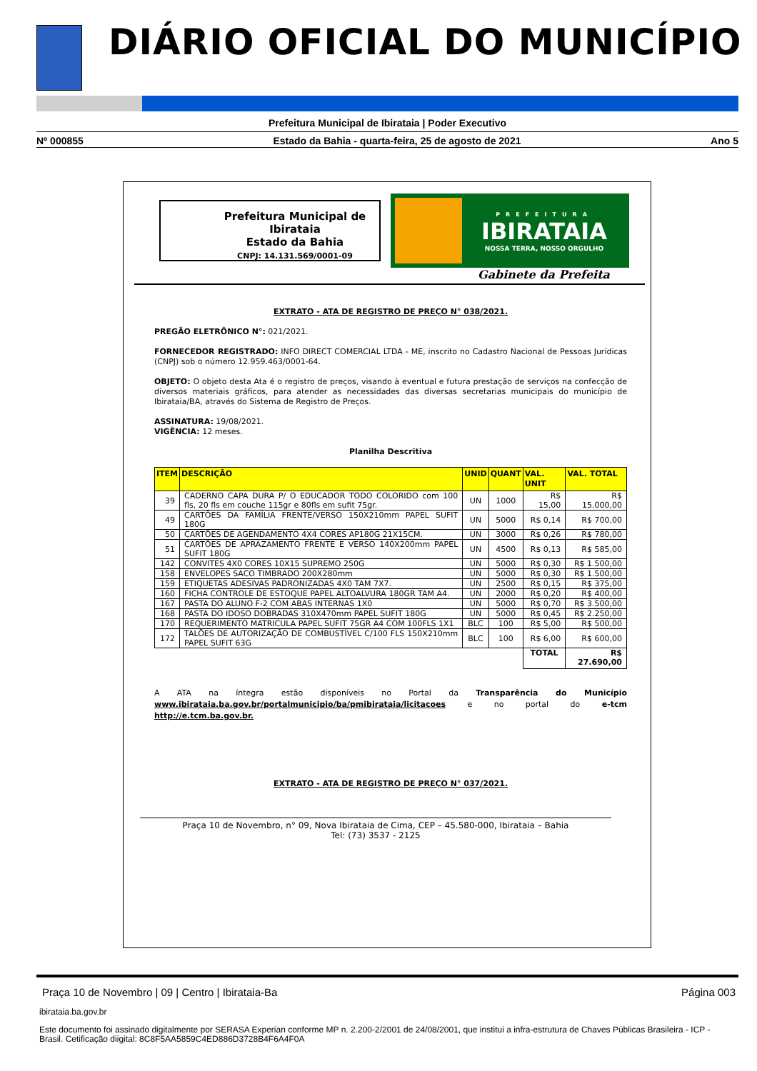DIÁRIO OFICIAL DO MUNICÍPIO
Prefeitura Municipal de Ibirataia | Poder Executivo
Nº 000855 Estado da Bahia - quarta-feira, 25 de agosto de 2021 Ano 5
Prefeitura Municipal de Ibirataia
Estado da Bahia
CNPJ: 14.131.569/0001-09
PREFEITURA
IBIRATAIA
NOSSA TERRA, NOSSO ORGULHO
Gabinete da Prefeita
EXTRATO - ATA DE REGISTRO DE PREÇO N° 038/2021.
PREGÃO ELETRÔNICO N°: 021/2021.
FORNECEDOR REGISTRADO: INFO DIRECT COMERCIAL LTDA - ME, inscrito no Cadastro Nacional de Pessoas Jurídicas (CNPJ) sob o número 12.959.463/0001-64.
OBJETO: O objeto desta Ata é o registro de preços, visando à eventual e futura prestação de serviços na confecção de diversos materiais gráficos, para atender as necessidades das diversas secretarias municipais do município de Ibirataia/BA, através do Sistema de Registro de Preços.
ASSINATURA: 19/08/2021.
VIGÊNCIA: 12 meses.
Planilha Descritiva
| ITEM | DESCRIÇÃO | UNID | QUANT | VAL. UNIT | VAL. TOTAL |
| --- | --- | --- | --- | --- | --- |
| 39 | CADERNO CAPA DURA P/ O EDUCADOR TODO COLORIDO com 100 fls, 20 fls em couche 115gr e 80fls em sufit 75gr. | UN | 1000 | R$ 15,00 | R$ 15.000,00 |
| 49 | CARTÕES DA FAMÍLIA FRENTE/VERSO 150X210mm PAPEL SUFIT 180G | UN | 5000 | R$ 0,14 | R$ 700,00 |
| 50 | CARTÕES DE AGENDAMENTO 4X4 CORES AP180G 21X15CM. | UN | 3000 | R$ 0,26 | R$ 780,00 |
| 51 | CARTÕES DE APRAZAMENTO FRENTE E VERSO 140X200mm PAPEL SUFIT 180G | UN | 4500 | R$ 0,13 | R$ 585,00 |
| 142 | CONVITES 4X0 CORES 10X15 SUPREMO 250G | UN | 5000 | R$ 0,30 | R$ 1.500,00 |
| 158 | ENVELOPES SACO TIMBRADO 200X280mm | UN | 5000 | R$ 0,30 | R$ 1.500,00 |
| 159 | ETIQUETAS ADESIVAS PADRONIZADAS 4X0 TAM 7X7. | UN | 2500 | R$ 0,15 | R$ 375,00 |
| 160 | FICHA CONTROLE DE ESTOQUE PAPEL ALTOALVURA 180GR TAM A4. | UN | 2000 | R$ 0,20 | R$ 400,00 |
| 167 | PASTA DO ALUNO F-2 COM ABAS INTERNAS 1X0 | UN | 5000 | R$ 0,70 | R$ 3.500,00 |
| 168 | PASTA DO IDOSO DOBRADAS 310X470mm PAPEL SUFIT 180G | UN | 5000 | R$ 0,45 | R$ 2.250,00 |
| 170 | REQUERIMENTO MATRICULA PAPEL SUFIT 75GR A4 COM 100FLS 1X1 | BLC | 100 | R$ 5,00 | R$ 500,00 |
| 172 | TALÕES DE AUTORIZAÇÃO DE COMBUSTÍVEL C/100 FLS 150X210mm PAPEL SUFIT 63G | BLC | 100 | R$ 6,00 | R$ 600,00 |
| | | | | TOTAL | R$ 27.690,00 |
A ATA na íntegra estão disponíveis no Portal da Transparência do Município www.ibirataia.ba.gov.br/portalmunicipio/ba/pmibirataia/licitacoes e no portal do e-tcm http://e.tcm.ba.gov.br.
EXTRATO - ATA DE REGISTRO DE PREÇO N° 037/2021.
Praça 10 de Novembro, n° 09, Nova Ibirataia de Cima, CEP – 45.580-000, Ibirataia – Bahia
Tel: (73) 3537 - 2125
Praça 10 de Novembro | 09 | Centro | Ibirataia-Ba Página 003
ibirataia.ba.gov.br
Este documento foi assinado digitalmente por SERASA Experian conforme MP n. 2.200-2/2001 de 24/08/2001, que institui a infra-estrutura de Chaves Públicas Brasileira - ICP - Brasil. Cetificação diigital: 8C8F5AA5859C4ED886D3728B4F6A4F0A